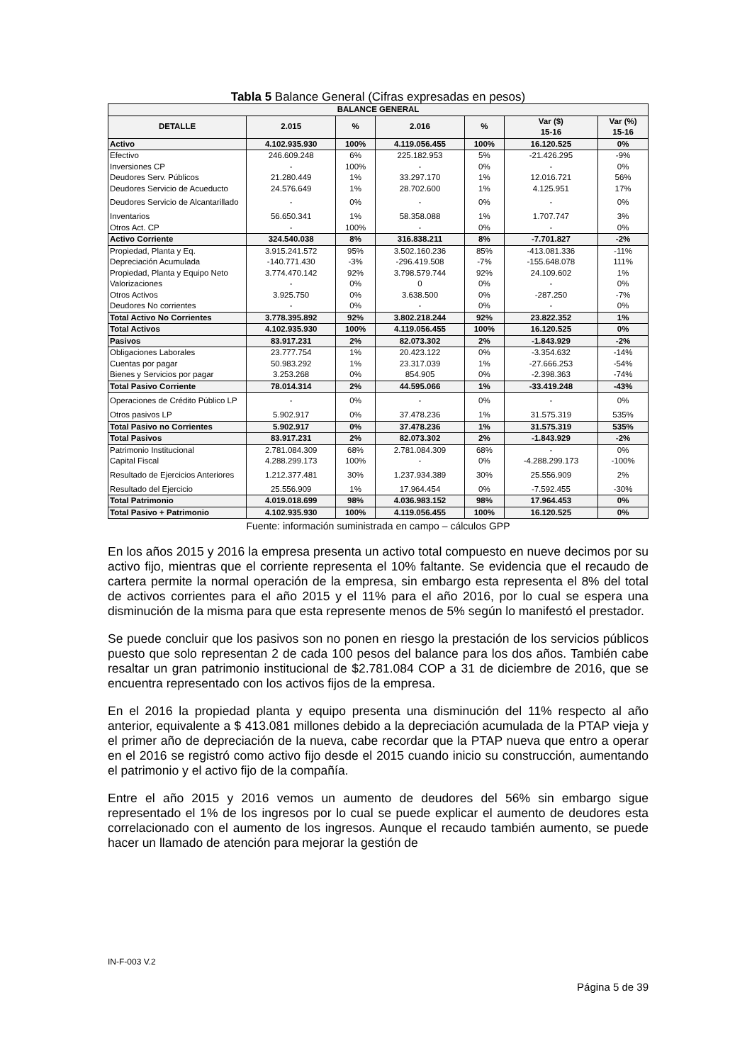Tabla 5 Balance General (Cifras expresadas en pesos)
| BALANCE GENERAL | | | | | | |
| --- | --- | --- | --- | --- | --- | --- |
| DETALLE | 2.015 | % | 2.016 | % | Var ($) 15-16 | Var (%) 15-16 |
| Activo | 4.102.935.930 | 100% | 4.119.056.455 | 100% | 16.120.525 | 0% |
| Efectivo | 246.609.248 | 6% | 225.182.953 | 5% | -21.426.295 | -9% |
| Inversiones CP | - | 100% | - | 0% | - | 0% |
| Deudores Serv. Públicos | 21.280.449 | 1% | 33.297.170 | 1% | 12.016.721 | 56% |
| Deudores Servicio de Acueducto | 24.576.649 | 1% | 28.702.600 | 1% | 4.125.951 | 17% |
| Deudores Servicio de Alcantarillado | - | 0% | - | 0% | - | 0% |
| Inventarios | 56.650.341 | 1% | 58.358.088 | 1% | 1.707.747 | 3% |
| Otros Act. CP | - | 100% | - | 0% | - | 0% |
| Activo Corriente | 324.540.038 | 8% | 316.838.211 | 8% | -7.701.827 | -2% |
| Propiedad, Planta y Eq. | 3.915.241.572 | 95% | 3.502.160.236 | 85% | -413.081.336 | -11% |
| Depreciación Acumulada | -140.771.430 | -3% | -296.419.508 | -7% | -155.648.078 | 111% |
| Propiedad, Planta y Equipo Neto | 3.774.470.142 | 92% | 3.798.579.744 | 92% | 24.109.602 | 1% |
| Valorizaciones | - | 0% | 0 | 0% | - | 0% |
| Otros Activos | 3.925.750 | 0% | 3.638.500 | 0% | -287.250 | -7% |
| Deudores No corrientes | - | 0% | - | 0% | - | 0% |
| Total Activo No Corrientes | 3.778.395.892 | 92% | 3.802.218.244 | 92% | 23.822.352 | 1% |
| Total Activos | 4.102.935.930 | 100% | 4.119.056.455 | 100% | 16.120.525 | 0% |
| Pasivos | 83.917.231 | 2% | 82.073.302 | 2% | -1.843.929 | -2% |
| Obligaciones Laborales | 23.777.754 | 1% | 20.423.122 | 0% | -3.354.632 | -14% |
| Cuentas por pagar | 50.983.292 | 1% | 23.317.039 | 1% | -27.666.253 | -54% |
| Bienes y Servicios por pagar | 3.253.268 | 0% | 854.905 | 0% | -2.398.363 | -74% |
| Total Pasivo Corriente | 78.014.314 | 2% | 44.595.066 | 1% | -33.419.248 | -43% |
| Operaciones de Crédito Público LP | - | 0% | - | 0% | - | 0% |
| Otros pasivos LP | 5.902.917 | 0% | 37.478.236 | 1% | 31.575.319 | 535% |
| Total Pasivo no Corrientes | 5.902.917 | 0% | 37.478.236 | 1% | 31.575.319 | 535% |
| Total Pasivos | 83.917.231 | 2% | 82.073.302 | 2% | -1.843.929 | -2% |
| Patrimonio Institucional | 2.781.084.309 | 68% | 2.781.084.309 | 68% | - | 0% |
| Capital Fiscal | 4.288.299.173 | 100% | - | 0% | -4.288.299.173 | -100% |
| Resultado de Ejercicios Anteriores | 1.212.377.481 | 30% | 1.237.934.389 | 30% | 25.556.909 | 2% |
| Resultado del Ejercicio | 25.556.909 | 1% | 17.964.454 | 0% | -7.592.455 | -30% |
| Total Patrimonio | 4.019.018.699 | 98% | 4.036.983.152 | 98% | 17.964.453 | 0% |
| Total Pasivo + Patrimonio | 4.102.935.930 | 100% | 4.119.056.455 | 100% | 16.120.525 | 0% |
Fuente: información suministrada en campo – cálculos GPP
En los años 2015 y 2016 la empresa presenta un activo total compuesto en nueve decimos por su activo fijo, mientras que el corriente representa el 10% faltante. Se evidencia que el recaudo de cartera permite la normal operación de la empresa, sin embargo esta representa el 8% del total de activos corrientes para el año 2015 y el 11% para el año 2016, por lo cual se espera una disminución de la misma para que esta represente menos de 5% según lo manifestó el prestador.
Se puede concluir que los pasivos son no ponen en riesgo la prestación de los servicios públicos puesto que solo representan 2 de cada 100 pesos del balance para los dos años. También cabe resaltar un gran patrimonio institucional de $2.781.084 COP a 31 de diciembre de 2016, que se encuentra representado con los activos fijos de la empresa.
En el 2016 la propiedad planta y equipo presenta una disminución del 11% respecto al año anterior, equivalente a $ 413.081 millones debido a la depreciación acumulada de la PTAP vieja y el primer año de depreciación de la nueva, cabe recordar que la PTAP nueva que entro a operar en el 2016 se registró como activo fijo desde el 2015 cuando inicio su construcción, aumentando el patrimonio y el activo fijo de la compañía.
Entre el año 2015 y 2016 vemos un aumento de deudores del 56% sin embargo sigue representado el 1% de los ingresos por lo cual se puede explicar el aumento de deudores esta correlacionado con el aumento de los ingresos. Aunque el recaudo también aumento, se puede hacer un llamado de atención para mejorar la gestión de
IN-F-003 V.2
Página 5 de 39